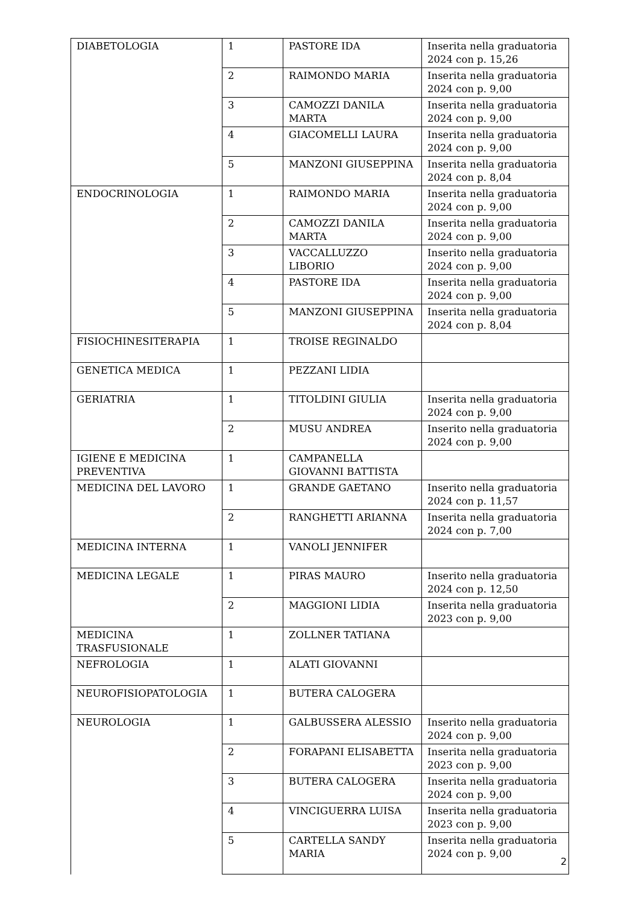| DIABETOLOGIA | 1 | PASTORE IDA | Inserita nella graduatoria 2024 con p. 15,26 |
| | 2 | RAIMONDO MARIA | Inserita nella graduatoria 2024 con p. 9,00 |
| | 3 | CAMOZZI DANILA MARTA | Inserita nella graduatoria 2024 con p. 9,00 |
| | 4 | GIACOMELLI LAURA | Inserita nella graduatoria 2024 con p. 9,00 |
| | 5 | MANZONI GIUSEPPINA | Inserita nella graduatoria 2024 con p. 8,04 |
| ENDOCRINOLOGIA | 1 | RAIMONDO MARIA | Inserita nella graduatoria 2024 con p. 9,00 |
| | 2 | CAMOZZI DANILA MARTA | Inserita nella graduatoria 2024 con p. 9,00 |
| | 3 | VACCALLUZZO LIBORIO | Inserito nella graduatoria 2024 con p. 9,00 |
| | 4 | PASTORE IDA | Inserita nella graduatoria 2024 con p. 9,00 |
| | 5 | MANZONI GIUSEPPINA | Inserita nella graduatoria 2024 con p. 8,04 |
| FISIOCHINESITERAPIA | 1 | TROISE REGINALDO | |
| GENETICA MEDICA | 1 | PEZZANI LIDIA | |
| GERIATRIA | 1 | TITOLDINI GIULIA | Inserita nella graduatoria 2024 con p. 9,00 |
| | 2 | MUSU ANDREA | Inserito nella graduatoria 2024 con p. 9,00 |
| IGIENE E MEDICINA PREVENTIVA | 1 | CAMPANELLA GIOVANNI BATTISTA | |
| MEDICINA DEL LAVORO | 1 | GRANDE GAETANO | Inserito nella graduatoria 2024 con p. 11,57 |
| | 2 | RANGHETTI ARIANNA | Inserita nella graduatoria 2024 con p. 7,00 |
| MEDICINA INTERNA | 1 | VANOLI JENNIFER | |
| MEDICINA LEGALE | 1 | PIRAS MAURO | Inserito nella graduatoria 2024 con p. 12,50 |
| | 2 | MAGGIONI LIDIA | Inserita nella graduatoria 2023 con p. 9,00 |
| MEDICINA TRASFUSIONALE | 1 | ZOLLNER TATIANA | |
| NEFROLOGIA | 1 | ALATI GIOVANNI | |
| NEUROFISIOPATOLOGIA | 1 | BUTERA CALOGERA | |
| NEUROLOGIA | 1 | GALBUSSERA ALESSIO | Inserito nella graduatoria 2024 con p. 9,00 |
| | 2 | FORAPANI ELISABETTA | Inserita nella graduatoria 2023 con p. 9,00 |
| | 3 | BUTERA CALOGERA | Inserita nella graduatoria 2024 con p. 9,00 |
| | 4 | VINCIGUERRA LUISA | Inserita nella graduatoria 2023 con p. 9,00 |
| | 5 | CARTELLA SANDY MARIA | Inserita nella graduatoria 2024 con p. 9,00 |
2